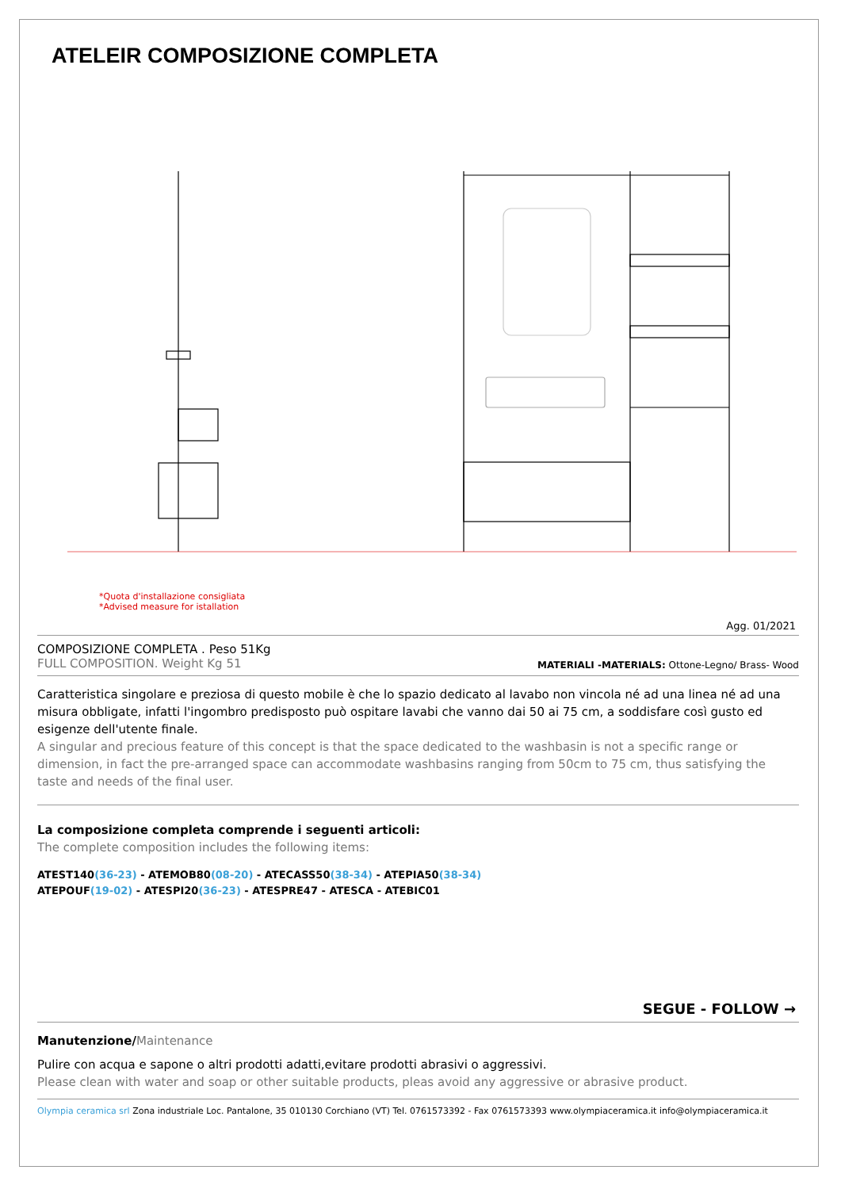ATELEIR COMPOSIZIONE COMPLETA
*Quota d'installazione consigliata
*Advised measure for istallation
Agg. 01/2021
COMPOSIZIONE COMPLETA . Peso 51Kg
FULL COMPOSITION. Weight Kg 51
MATERIALI -MATERIALS: Ottone-Legno/ Brass- Wood
Caratteristica singolare e preziosa di questo mobile è che lo spazio dedicato al lavabo non vincola né ad una linea né ad una misura obbligate, infatti l'ingombro predisposto può ospitare lavabi che vanno dai 50 ai 75 cm, a soddisfare così gusto ed esigenze dell'utente finale.
A singular and precious feature of this concept is that the space dedicated to the washbasin is not a specific range or dimension, in fact the pre-arranged space can accommodate washbasins ranging from 50cm to 75 cm, thus satisfying the taste and needs of the final user.
La composizione completa comprende i seguenti articoli:
The complete composition includes the following items:
ATEST140(36-23) - ATEMOB80(08-20) - ATECASS50(38-34) - ATEPIA50(38-34)
ATEPOUF(19-02) - ATESPI20(36-23) - ATESPRE47 - ATESCA - ATEBIC01
SEGUE - FOLLOW →
Manutenzione/Maintenance
Pulire con acqua e sapone o altri prodotti adatti,evitare prodotti abrasivi o aggressivi.
Please clean with water and soap or other suitable products, pleas avoid any aggressive or abrasive product.
Olympia ceramica srl Zona industriale Loc. Pantalone, 35 010130 Corchiano (VT) Tel. 0761573392 - Fax 0761573393 www.olympiaceramica.it info@olympiaceramica.it